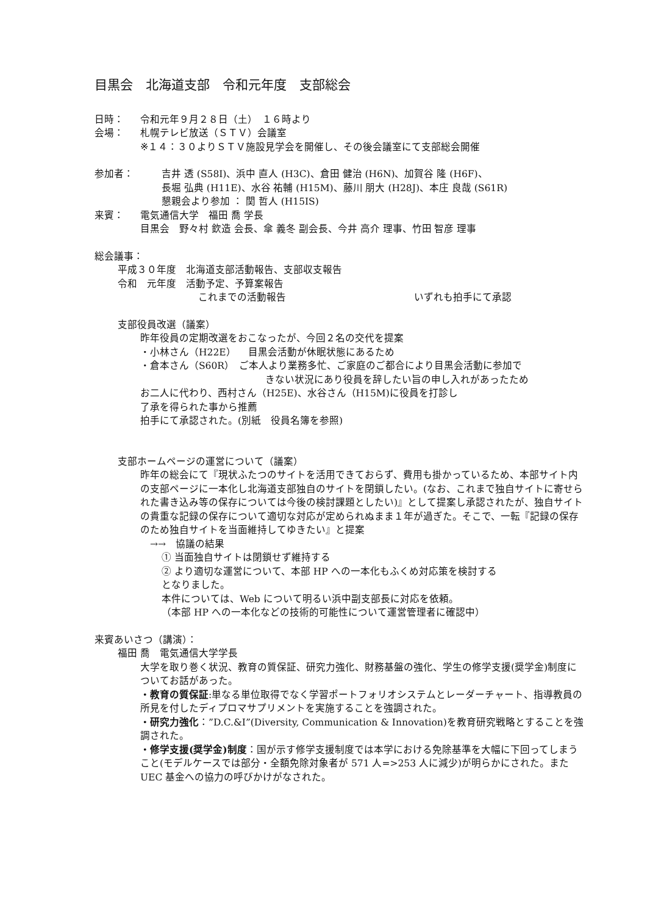目黒会　北海道支部　令和元年度　支部総会
日時： 令和元年９月２８日（土）　１６時より
会場： 札幌テレビ放送（ＳＴＶ）会議室
※１４：３０よりＳＴＶ施設見学会を開催し、その後会議室にて支部総会開催
参加者： 吉井 透 (S58I)、浜中 直人 (H3C)、倉田 健治 (H6N)、加賀谷 隆 (H6F)、
長堀 弘典 (H11E)、水谷 祐輔 (H15M)、藤川 朋大 (H28J)、本庄 良哉 (S61R)
懇親会より参加 ： 関 哲人 (H15IS)
来賓： 電気通信大学　福田 喬 学長
目黒会　野々村 欽造 会長、傘 義冬 副会長、今井 高介 理事、竹田 智彦 理事
総会議事：
平成３０年度　北海道支部活動報告、支部収支報告
令和　元年度　活動予定、予算案報告
これまでの活動報告 いずれも拍手にて承認
支部役員改選（議案）
昨年役員の定期改選をおこなったが、今回２名の交代を提案
・小林さん（H22E）　 目黒会活動が休眠状態にあるため
・倉本さん（S60R）　ご本人より業務多忙、ご家庭のご都合により目黒会活動に参加で
きない状況にあり役員を辞したい旨の申し入れがあったため
お二人に代わり、西村さん（H25E)、水谷さん（H15M)に役員を打診し
了承を得られた事から推薦
拍手にて承認された。(別紙　役員名簿を参照)
支部ホームページの運営について（議案）
昨年の総会にて『現状ふたつのサイトを活用できておらず、費用も掛かっているため、本部サイト内の支部ページに一本化し北海道支部独自のサイトを閉鎖したい。(なお、これまで独自サイトに寄せられた書き込み等の保存については今後の検討課題としたい)』として提案し承認されたが、独自サイトの貴重な記録の保存について適切な対応が定められぬまま１年が過ぎた。そこで、一転『記録の保存のため独自サイトを当面維持してゆきたい』と提案
　→→　協議の結果
① 当面独自サイトは閉鎖せず維持する
② より適切な運営について、本部 HP への一本化もふくめ対応策を検討する
となりました。
本件については、Web について明るい浜中副支部長に対応を依頼。
（本部 HP への一本化などの技術的可能性について運営管理者に確認中）
来賓あいさつ（講演）：
福田 喬　電気通信大学学長
大学を取り巻く状況、教育の質保証、研究力強化、財務基盤の強化、学生の修学支援(奨学金)制度についてお話があった。
・教育の質保証:単なる単位取得でなく学習ポートフォリオシステムとレーダーチャート、指導教員の所見を付したディプロマサプリメントを実施することを強調された。
・研究力強化：”D.C.&I”(Diversity, Communication & Innovation)を教育研究戦略とすることを強調された。
・修学支援(奨学金)制度：国が示す修学支援制度では本学における免除基準を大幅に下回ってしまうこと(モデルケースでは部分・全額免除対象者が 571 人=>253 人に減少)が明らかにされた。また UEC 基金への協力の呼びかけがなされた。